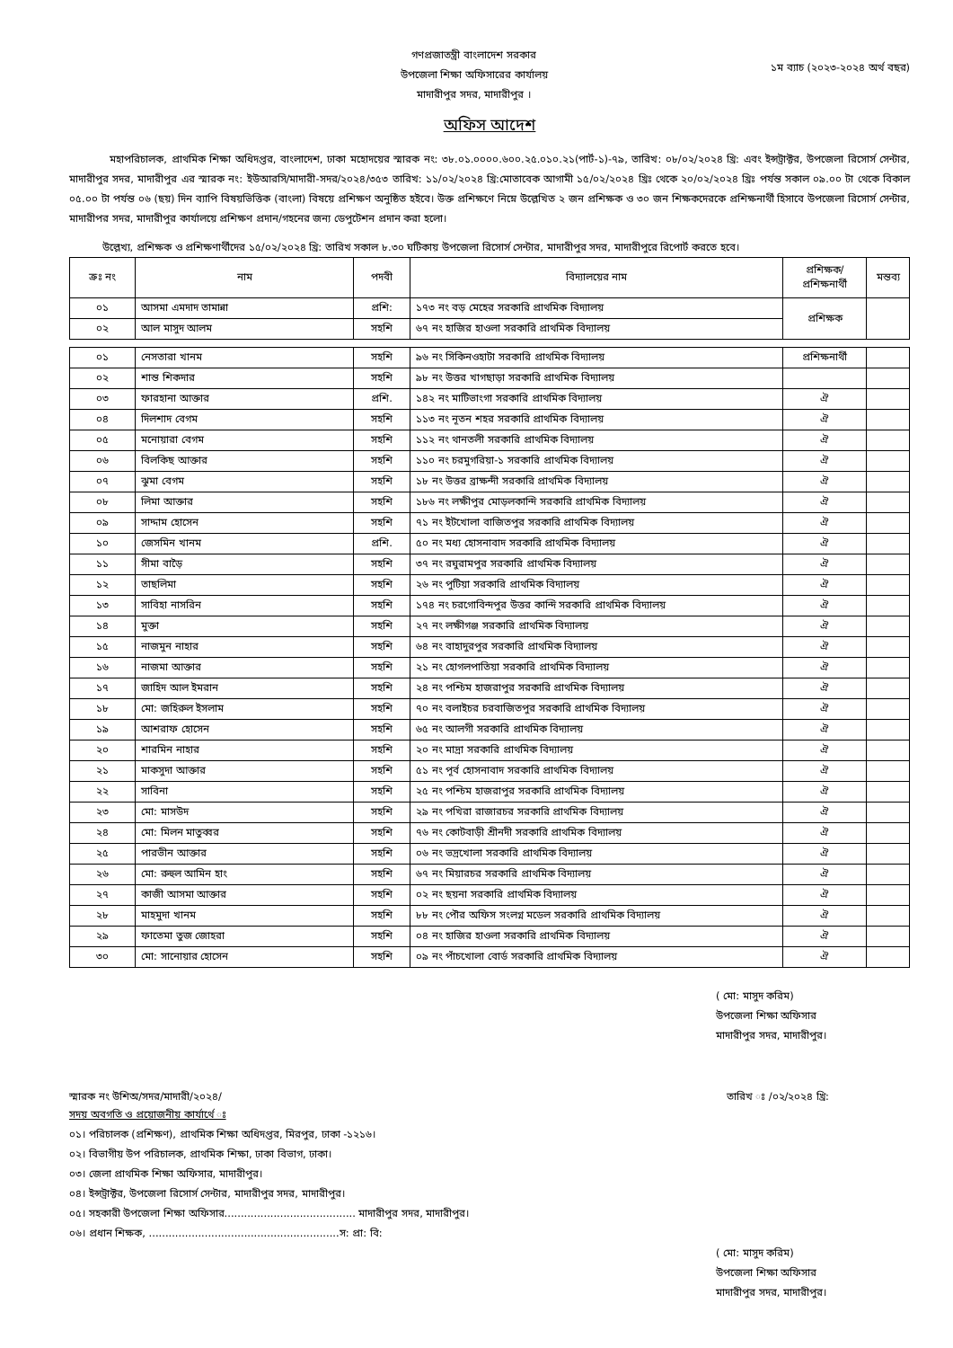গণপ্রজাতন্ত্রী বাংলাদেশ সরকার
উপজেলা শিক্ষা অফিসারের কার্যালয়
মাদারীপুর সদর, মাদারীপুর ।
১ম ব্যাচ (২০২৩-২০২৪ অর্থ বছর)
অফিস আদেশ
মহাপরিচালক, প্রাথমিক শিক্ষা অধিদপ্তর, বাংলাদেশ, ঢাকা মহোদয়ের স্মারক নং: ৩৮.০১.০০০০.৬০০.২৫.০১০.২১(পার্ট-১)-৭৯, তারিখ: ০৮/০২/২০২৪ খ্রি: এবং ইন্সট্রাক্টর, উপজেলা রিসোর্স সেন্টার, মাদারীপুর সদর, মাদারীপুর এর স্মারক নং: ইউআরসি/মাদারী-সদর/২০২৪/৩৫৩ তারিখ: ১১/০২/২০২৪ খ্রি:মোতাবেক আগামী ১৫/০২/২০২৪ খ্রিঃ থেকে ২০/০২/২০২৪ খ্রিঃ পর্যন্ত সকাল ০৯.০০ টা থেকে বিকাল ০৫.০০ টা পর্যন্ত ০৬ (ছয়) দিন ব্যাপি বিষয়ভিত্তিক (বাংলা) বিষয়ে প্রশিক্ষণ অনুষ্ঠিত হইবে। উক্ত প্রশিক্ষণে নিম্নে উল্লেখিত ২ জন প্রশিক্ষক ও ৩০ জন শিক্ষকদেরকে প্রশিক্ষনার্থী হিসাবে উপজেলা রিসোর্স সেন্টার, মাদারীপর সদর, মাদারীপুর কার্যালয়ে প্রশিক্ষণ প্রদান/গহনের জন্য ডেপুটেশন প্রদান করা হলো।
উল্লেখ্য, প্রশিক্ষক ও প্রশিক্ষণার্থীদের ১৫/০২/২০২৪ খ্রি: তারিখ সকাল ৮.৩০ ঘটিকায় উপজেলা রিসোর্স সেন্টার, মাদারীপুর সদর, মাদারীপুরে রিপোর্ট করতে হবে।
| ক্রঃ নং | নাম | পদবী | বিদ্যালয়ের নাম | প্রশিক্ষক/ প্রশিক্ষনার্থী | মন্তব্য |
| --- | --- | --- | --- | --- | --- |
| ০১ | আসমা এমদাদ তামান্না | প্রশি: | ১৭৩ নং বড় মেহের সরকারি প্রাথমিক বিদ্যালয় | প্রশিক্ষক | |
| ০২ | আল মাসুদ আলম | সহশি | ৬৭ নং হাজির হাওলা সরকারি প্রাথমিক বিদ্যালয় | | |
| ০১ | নেসতারা খানম | সহশি | ৯৬ নং সিকিনওহাটা সরকারি প্রাথমিক বিদ্যালয় | প্রশিক্ষনার্থী | |
| ০২ | শান্ত শিকদার | সহশি | ৯৮ নং উত্তর খাগছাড়া সরকারি প্রাথমিক বিদ্যালয় | | |
| ০৩ | ফারহানা আক্তার | প্রশি. | ১৪২ নং মাটিভাংগা সরকারি প্রাথমিক বিদ্যালয় | ঐ | |
| ০৪ | দিলশাদ বেগম | সহশি | ১১৩ নং নূতন শহর সরকারি প্রাথমিক বিদ্যালয় | ঐ | |
| ০৫ | মনোয়ারা বেগম | সহশি | ১১২ নং থানতলী সরকারি প্রাথমিক বিদ্যালয় | ঐ | |
| ০৬ | বিলকিছ আক্তার | সহশি | ১১০ নং চরমুগরিয়া-১ সরকারি প্রাথমিক বিদ্যালয় | ঐ | |
| ০৭ | ঝুমা বেগম | সহশি | ১৮ নং উত্তর ব্রাক্ষন্দী সরকারি প্রাথমিক বিদ্যালয় | ঐ | |
| ০৮ | লিমা আক্তার | সহশি | ১৮৬ নং লক্ষীপুর মোড়লকান্দি সরকারি প্রাথমিক বিদ্যালয় | ঐ | |
| ০৯ | সাদ্দাম হোসেন | সহশি | ৭১ নং ইটখোলা বাজিতপুর সরকারি প্রাথমিক বিদ্যালয় | ঐ | |
| ১০ | জেসমিন খানম | প্রশি. | ৫০ নং মধ্য হোসনাবাদ সরকারি প্রাথমিক বিদ্যালয় | ঐ | |
| ১১ | সীমা বাড়ৈ | সহশি | ৩৭ নং রঘুরামপুর সরকারি প্রাথমিক বিদ্যালয় | ঐ | |
| ১২ | তাছলিমা | সহশি | ২৬ নং পুটিয়া সরকারি প্রাথমিক বিদ্যালয় | ঐ | |
| ১৩ | সাবিহা নাসরিন | সহশি | ১৭৪ নং চরগোবিন্দপুর উত্তর কান্দি সরকারি প্রাথমিক বিদ্যালয় | ঐ | |
| ১৪ | মুক্তা | সহশি | ২৭ নং লক্ষীগঞ্জ সরকারি প্রাথমিক বিদ্যালয় | ঐ | |
| ১৫ | নাজমুন নাহার | সহশি | ৬৪ নং বাহাদুরপুর সরকারি প্রাথমিক বিদ্যালয় | ঐ | |
| ১৬ | নাজমা আক্তার | সহশি | ২১ নং হোগলপাতিয়া সরকারি প্রাথমিক বিদ্যালয় | ঐ | |
| ১৭ | জাহিদ আল ইমরান | সহশি | ২৪ নং পশ্চিম হাজরাপুর সরকারি প্রাথমিক বিদ্যালয় | ঐ | |
| ১৮ | মো: জহিরুল ইসলাম | সহশি | ৭০ নং বলাইচর চরবাজিতপুর সরকারি প্রাথমিক বিদ্যালয় | ঐ | |
| ১৯ | আশরাফ হোসেন | সহশি | ৬৫ নং আলগী সরকারি প্রাথমিক বিদ্যালয় | ঐ | |
| ২০ | শারমিন নাহার | সহশি | ২০ নং মাদ্রা সরকারি প্রাথমিক বিদ্যালয় | ঐ | |
| ২১ | মাকসুদা আক্তার | সহশি | ৫১ নং পূর্ব হোসনাবাদ সরকারি প্রাথমিক বিদ্যালয় | ঐ | |
| ২২ | সাবিনা | সহশি | ২৫ নং পশ্চিম হাজরাপুর সরকারি প্রাথমিক বিদ্যালয় | ঐ | |
| ২৩ | মো: মাসউদ | সহশি | ২৯ নং পখিরা রাজারচর সরকারি প্রাথমিক বিদ্যালয় | ঐ | |
| ২৪ | মো: মিলন মাতুব্বর | সহশি | ৭৬ নং কোটবাড়ী শ্রীনদী সরকারি প্রাথমিক বিদ্যালয় | ঐ | |
| ২৫ | পারভীন আক্তার | সহশি | ০৬ নং ভদ্রখোলা সরকারি প্রাথমিক বিদ্যালয় | ঐ | |
| ২৬ | মো: রুহুল আমিন হাং | সহশি | ৬৭ নং মিয়ারচর সরকারি প্রাথমিক বিদ্যালয় | ঐ | |
| ২৭ | কাজী আসমা আক্তার | সহশি | ০২ নং ছয়না সরকারি প্রাথমিক বিদ্যালয় | ঐ | |
| ২৮ | মাহমুদা খানম | সহশি | ৮৮ নং পৌর অফিস সংলগ্ন মডেল সরকারি প্রাথমিক বিদ্যালয় | ঐ | |
| ২৯ | ফাতেমা তুজ জোহরা | সহশি | ০৪ নং হাজির হাওলা সরকারি প্রাথমিক বিদ্যালয় | ঐ | |
| ৩০ | মো: সানোয়ার হোসেন | সহশি | ০৯ নং পাঁচখোলা বোর্ড সরকারি প্রাথমিক বিদ্যালয় | ঐ | |
( মো: মাসুদ করিম)
উপজেলা শিক্ষা অফিসার
মাদারীপুর সদর, মাদারীপুর।
স্মারক নং উশিঅ/সদর/মাদারী/২০২৪/ তারিখ ঃ /০২/২০২৪ খ্রি:
সদয় অবগতি ও প্রয়োজনীয় কার্যার্থে ঃ
০১। পরিচালক (প্রশিক্ষণ), প্রাথমিক শিক্ষা অধিদপ্তর, মিরপুর, ঢাকা -১২১৬।
০২। বিভাগীয় উপ পরিচালক, প্রাথমিক শিক্ষা, ঢাকা বিভাগ, ঢাকা।
০৩। জেলা প্রাথমিক শিক্ষা অফিসার, মাদারীপুর।
০৪। ইন্সট্রাক্টর, উপজেলা রিসোর্স সেন্টার, মাদারীপুর সদর, মাদারীপুর।
০৫। সহকারী উপজেলা শিক্ষা অফিসার........................................ মাদারীপুর সদর, মাদারীপুর।
০৬। প্রধান শিক্ষক, ..........................................................স: প্রা: বি:
( মো: মাসুদ করিম)
উপজেলা শিক্ষা অফিসার
মাদারীপুর সদর, মাদারীপুর।